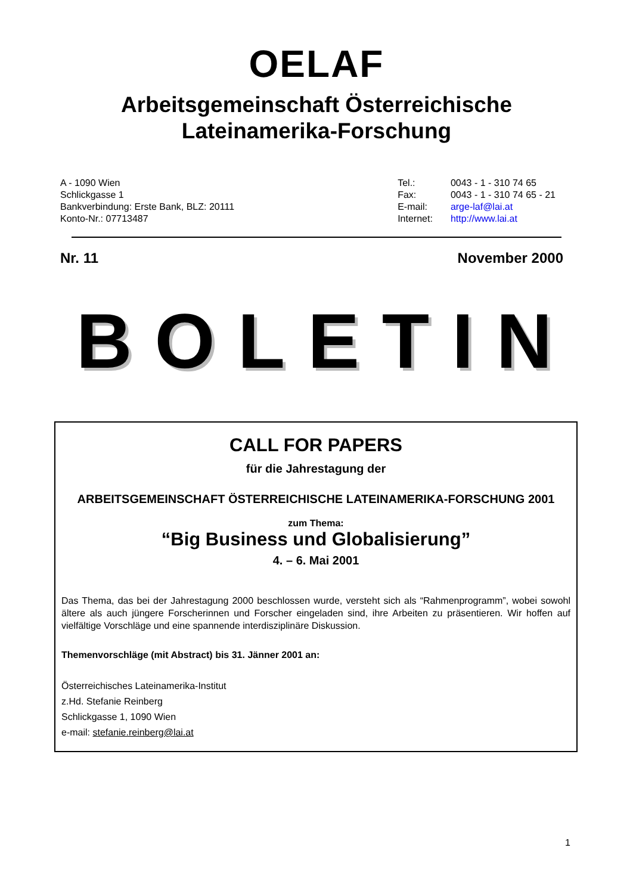OELAF
Arbeitsgemeinschaft Österreichische
Lateinamerika-Forschung
A - 1090 Wien
Schlickgasse 1
Bankverbindung: Erste Bank, BLZ: 20111
Konto-Nr.: 07713487
| Tel.: | 0043 - 1 - 310 74 65 |
| Fax: | 0043 - 1 - 310 74 65 - 21 |
| E-mail: | arge-laf@lai.at |
| Internet: | http://www.lai.at |
Nr. 11 November 2000
BOLETIN
CALL FOR PAPERS
für die Jahrestagung der
ARBEITSGEMEINSCHAFT ÖSTERREICHISCHE LATEINAMERIKA-FORSCHUNG 2001
zum Thema:
“Big Business und Globalisierung”
4. – 6. Mai 2001
Das Thema, das bei der Jahrestagung 2000 beschlossen wurde, versteht sich als “Rahmenprogramm”, wobei sowohl ältere als auch jüngere Forscherinnen und Forscher eingeladen sind, ihre Arbeiten zu präsentieren. Wir hoffen auf vielfältige Vorschläge und eine spannende interdisziplinäre Diskussion.
Themenvorschläge (mit Abstract) bis 31. Jänner 2001 an:
Österreichisches Lateinamerika-Institut
z.Hd. Stefanie Reinberg
Schlickgasse 1, 1090 Wien
e-mail: stefanie.reinberg@lai.at
1